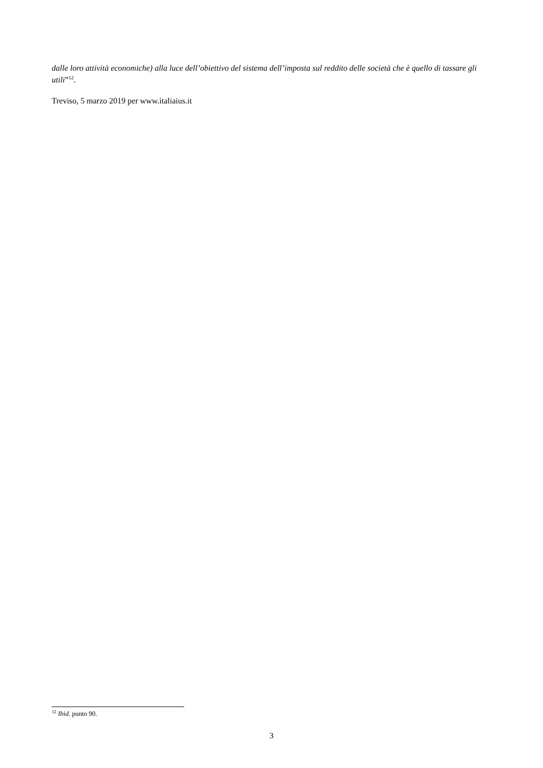dalle loro attività economiche) alla luce dell’obiettivo del sistema dell’imposta sul reddito delle società che è quello di tassare gli utili”<sup>12</sup>.
Treviso, 5 marzo 2019 per www.italiaius.it
<sup>12</sup> Ibid. punto 90.
3